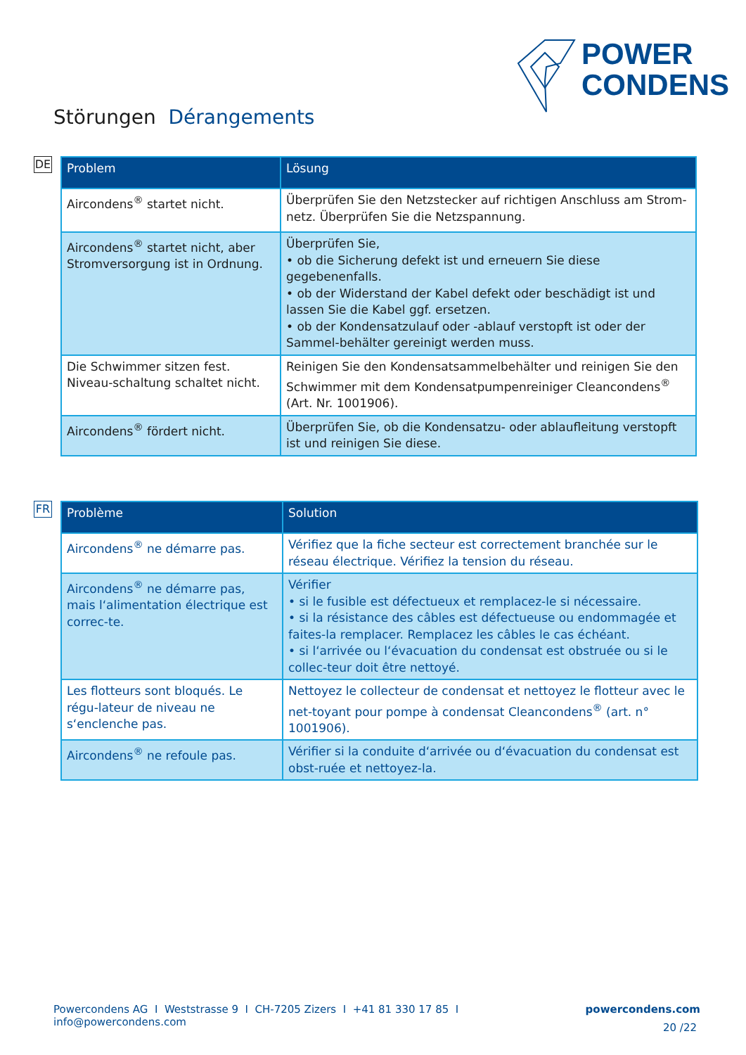POWER
CONDENS
Störungen Dérangements
DE
| Problem | Lösung |
| --- | --- |
| Aircondens<sup>®</sup> startet nicht. | Überprüfen Sie den Netzstecker auf richtigen Anschluss am Strom-netz. Überprüfen Sie die Netzspannung. |
| Aircondens<sup>®</sup> startet nicht, aber Stromversorgung ist in Ordnung. | Überprüfen Sie, • ob die Sicherung defekt ist und erneuern Sie diese gegebenenfalls. • ob der Widerstand der Kabel defekt oder beschädigt ist und lassen Sie die Kabel ggf. ersetzen. • ob der Kondensatzulauf oder -ablauf verstopft ist oder der Sammel-behälter gereinigt werden muss. |
| Die Schwimmer sitzen fest. Niveau-schaltung schaltet nicht. | Reinigen Sie den Kondensatsammelbehälter und reinigen Sie den Schwimmer mit dem Kondensatpumpenreiniger Cleancondens<sup>®</sup> (Art. Nr. 1001906). |
| Aircondens<sup>®</sup> fördert nicht. | Überprüfen Sie, ob die Kondensatzu- oder ablaufleitung verstopft ist und reinigen Sie diese. |
FR
| Problème | Solution |
| --- | --- |
| Aircondens<sup>®</sup> ne démarre pas. | Vérifiez que la fiche secteur est correctement branchée sur le réseau électrique. Vérifiez la tension du réseau. |
| Aircondens<sup>®</sup> ne démarre pas, mais l‘alimentation électrique est correc-te. | Vérifier • si le fusible est défectueux et remplacez-le si nécessaire. • si la résistance des câbles est défectueuse ou endommagée et faites-la remplacer. Remplacez les câbles le cas échéant. • si l‘arrivée ou l‘évacuation du condensat est obstruée ou si le collec-teur doit être nettoyé. |
| Les flotteurs sont bloqués. Le régu-lateur de niveau ne s‘enclenche pas. | Nettoyez le collecteur de condensat et nettoyez le flotteur avec le net-toyant pour pompe à condensat Cleancondens<sup>®</sup> (art. n° 1001906). |
| Aircondens<sup>®</sup> ne refoule pas. | Vérifier si la conduite d‘arrivée ou d‘évacuation du condensat est obst-ruée et nettoyez-la. |
Powercondens AG I Weststrasse 9 I CH-7205 Zizers I +41 81 330 17 85 I info@powercondens.com powercondens.com
20 /22